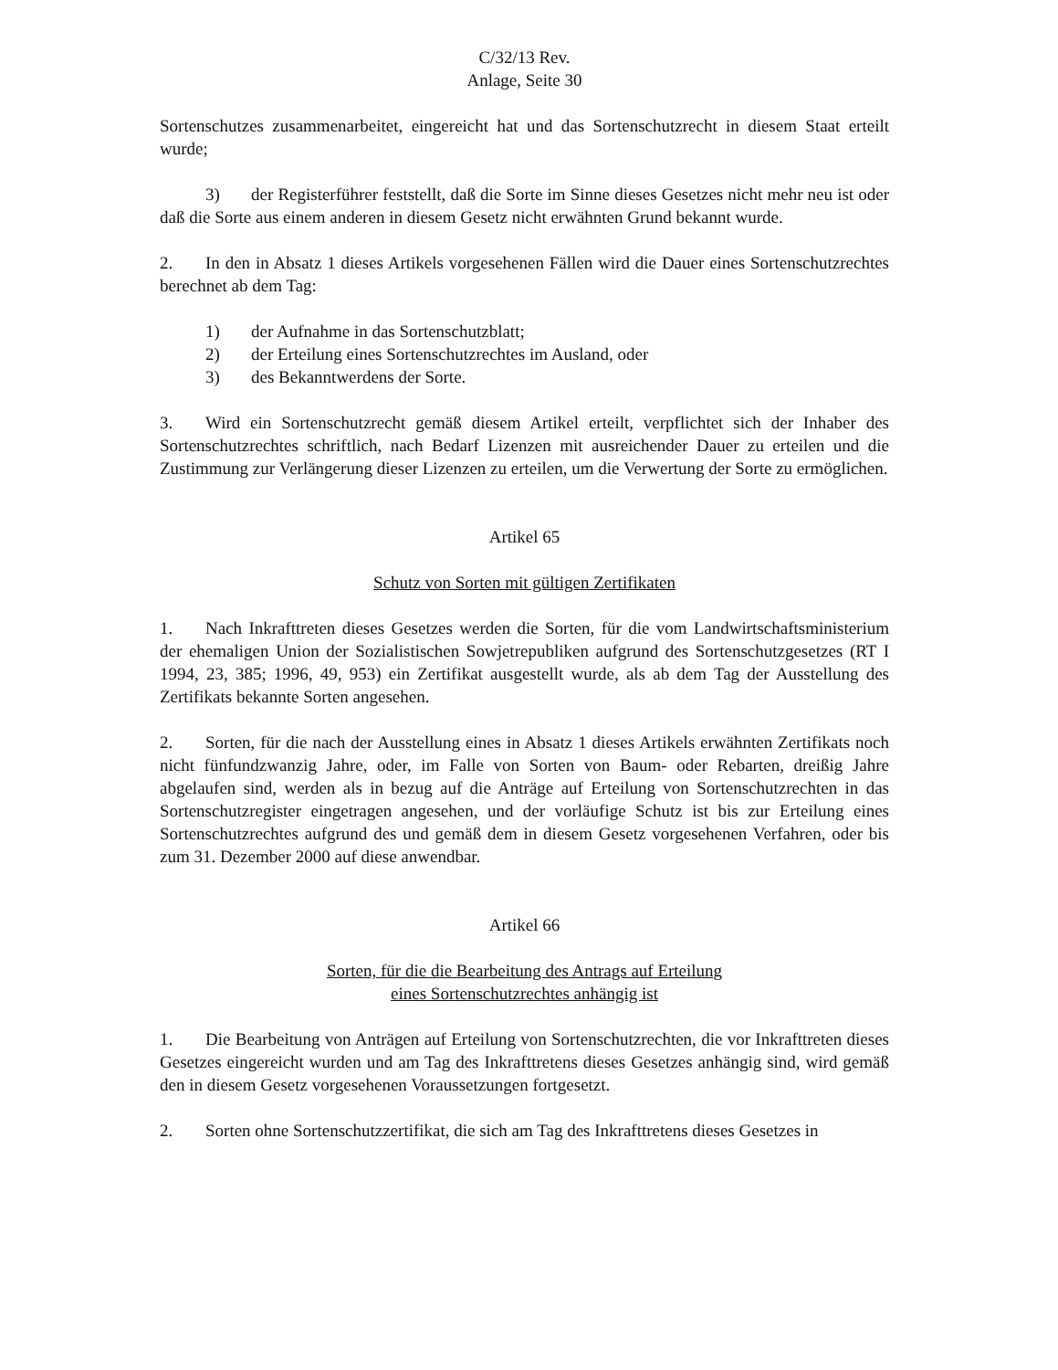C/32/13 Rev.
Anlage, Seite 30
Sortenschutzes zusammenarbeitet, eingereicht hat und das Sortenschutzrecht in diesem Staat erteilt wurde;
3) der Registerführer feststellt, daß die Sorte im Sinne dieses Gesetzes nicht mehr neu ist oder daß die Sorte aus einem anderen in diesem Gesetz nicht erwähnten Grund bekannt wurde.
2. In den in Absatz 1 dieses Artikels vorgesehenen Fällen wird die Dauer eines Sortenschutzrechtes berechnet ab dem Tag:
1) der Aufnahme in das Sortenschutzblatt;
2) der Erteilung eines Sortenschutzrechtes im Ausland, oder
3) des Bekanntwerdens der Sorte.
3. Wird ein Sortenschutzrecht gemäß diesem Artikel erteilt, verpflichtet sich der Inhaber des Sortenschutzrechtes schriftlich, nach Bedarf Lizenzen mit ausreichender Dauer zu erteilen und die Zustimmung zur Verlängerung dieser Lizenzen zu erteilen, um die Verwertung der Sorte zu ermöglichen.
Artikel 65
Schutz von Sorten mit gültigen Zertifikaten
1. Nach Inkrafttreten dieses Gesetzes werden die Sorten, für die vom Landwirtschaftsministerium der ehemaligen Union der Sozialistischen Sowjetrepubliken aufgrund des Sortenschutzgesetzes (RT I 1994, 23, 385; 1996, 49, 953) ein Zertifikat ausgestellt wurde, als ab dem Tag der Ausstellung des Zertifikats bekannte Sorten angesehen.
2. Sorten, für die nach der Ausstellung eines in Absatz 1 dieses Artikels erwähnten Zertifikats noch nicht fünfundzwanzig Jahre, oder, im Falle von Sorten von Baum- oder Rebarten, dreißig Jahre abgelaufen sind, werden als in bezug auf die Anträge auf Erteilung von Sortenschutzrechten in das Sortenschutzregister eingetragen angesehen, und der vorläufige Schutz ist bis zur Erteilung eines Sortenschutzrechtes aufgrund des und gemäß dem in diesem Gesetz vorgesehenen Verfahren, oder bis zum 31. Dezember 2000 auf diese anwendbar.
Artikel 66
Sorten, für die die Bearbeitung des Antrags auf Erteilung
eines Sortenschutzrechtes anhängig ist
1. Die Bearbeitung von Anträgen auf Erteilung von Sortenschutzrechten, die vor Inkrafttreten dieses Gesetzes eingereicht wurden und am Tag des Inkrafttretens dieses Gesetzes anhängig sind, wird gemäß den in diesem Gesetz vorgesehenen Voraussetzungen fortgesetzt.
2. Sorten ohne Sortenschutzzertifikat, die sich am Tag des Inkrafttretens dieses Gesetzes in